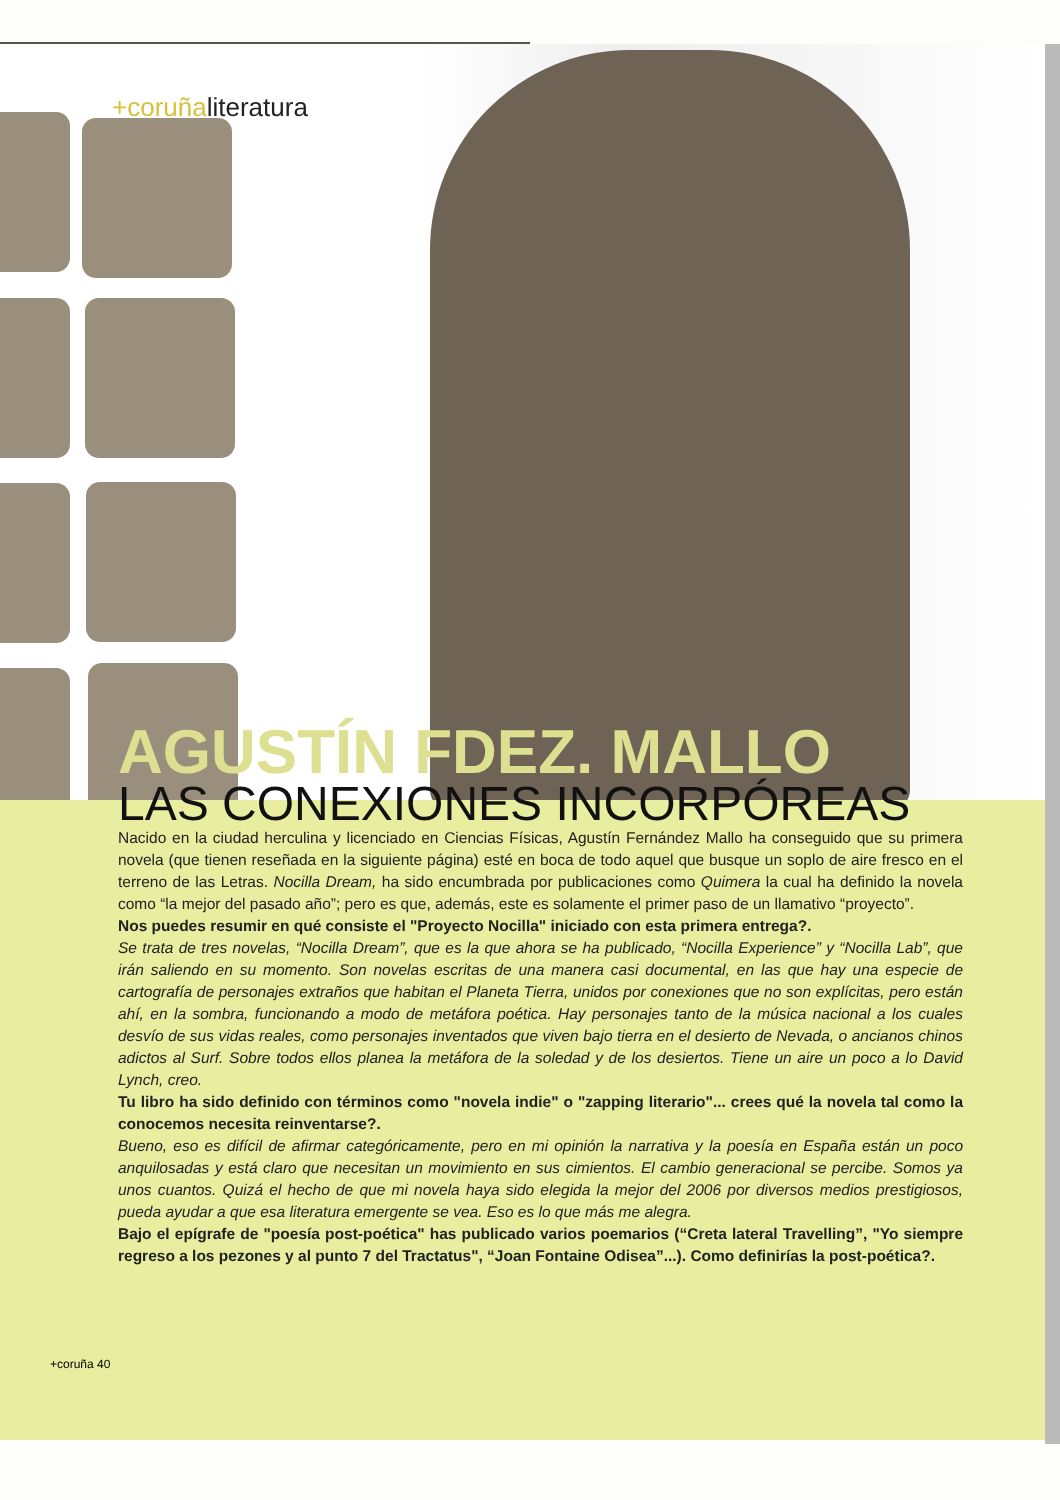+coruñaliteratura
AGUSTÍN FDEZ. MALLO
LAS CONEXIONES INCORPÓREAS
Nacido en la ciudad herculina y licenciado en Ciencias Físicas, Agustín Fernández Mallo ha conseguido que su primera novela (que tienen reseñada en la siguiente página) esté en boca de todo aquel que busque un soplo de aire fresco en el terreno de las Letras. Nocilla Dream, ha sido encumbrada por publicaciones como Quimera la cual ha definido la novela como “la mejor del pasado año”; pero es que, además, este es solamente el primer paso de un llamativo “proyecto”.
Nos puedes resumir en qué consiste el "Proyecto Nocilla" iniciado con esta primera entrega?.
Se trata de tres novelas, “Nocilla Dream”, que es la que ahora se ha publicado, “Nocilla Experience” y “Nocilla Lab”, que irán saliendo en su momento. Son novelas escritas de una manera casi documental, en las que hay una especie de cartografía de personajes extraños que habitan el Planeta Tierra, unidos por conexiones que no son explícitas, pero están ahí, en la sombra, funcionando a modo de metáfora poética. Hay personajes tanto de la música nacional a los cuales desvío de sus vidas reales, como personajes inventados que viven bajo tierra en el desierto de Nevada, o ancianos chinos adictos al Surf. Sobre todos ellos planea la metáfora de la soledad y de los desiertos. Tiene un aire un poco a lo David Lynch, creo.
Tu libro ha sido definido con términos como "novela indie" o "zapping literario"... crees qué la novela tal como la conocemos necesita reinventarse?.
Bueno, eso es difícil de afirmar categóricamente, pero en mi opinión la narrativa y la poesía en España están un poco anquilosadas y está claro que necesitan un movimiento en sus cimientos. El cambio generacional se percibe. Somos ya unos cuantos. Quizá el hecho de que mi novela haya sido elegida la mejor del 2006 por diversos medios prestigiosos, pueda ayudar a que esa literatura emergente se vea. Eso es lo que más me alegra.
Bajo el epígrafe de "poesía post-poética" has publicado varios poemarios (“Creta lateral Travelling”, "Yo siempre regreso a los pezones y al punto 7 del Tractatus", “Joan Fontaine Odisea”...). Como definirías la post-poética?.
+coruña 40